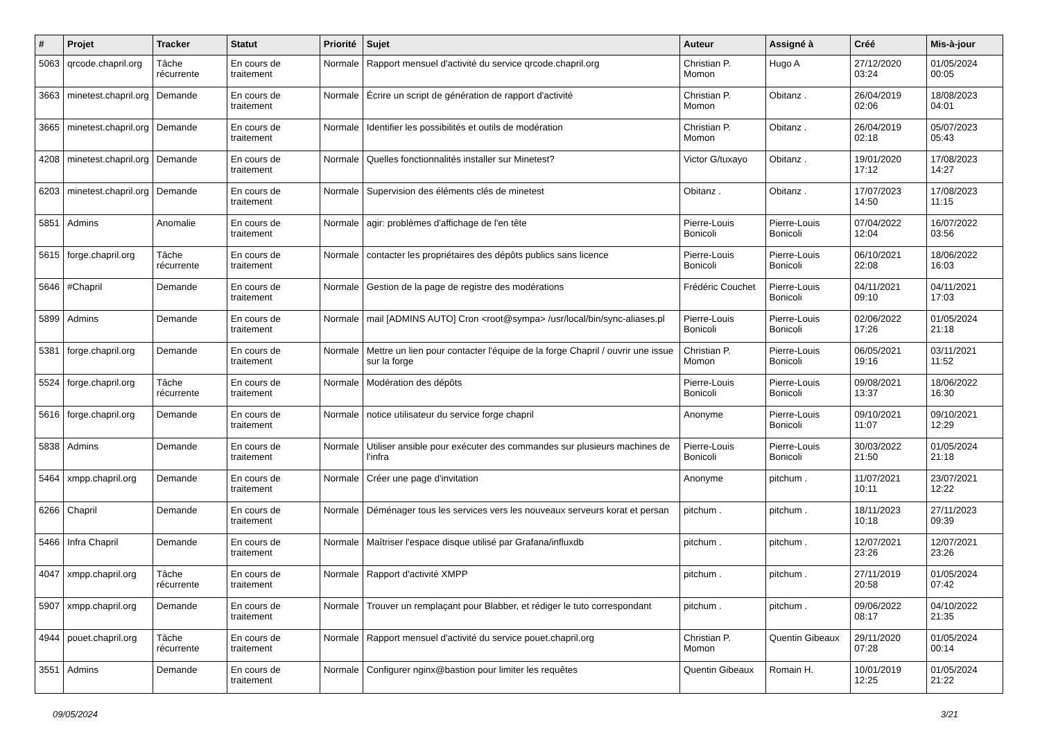| # | Projet | Tracker | Statut | Priorité | Sujet | Auteur | Assigné à | Créé | Mis-à-jour |
| --- | --- | --- | --- | --- | --- | --- | --- | --- | --- |
| 5063 | qrcode.chapril.org | Tâche récurrente | En cours de traitement | Normale | Rapport mensuel d'activité du service qrcode.chapril.org | Christian P. Momon | Hugo A | 27/12/2020 03:24 | 01/05/2024 00:05 |
| 3663 | minetest.chapril.org | Demande | En cours de traitement | Normale | Écrire un script de génération de rapport d'activité | Christian P. Momon | Obitanz . | 26/04/2019 02:06 | 18/08/2023 04:01 |
| 3665 | minetest.chapril.org | Demande | En cours de traitement | Normale | Identifier les possibilités et outils de modération | Christian P. Momon | Obitanz . | 26/04/2019 02:18 | 05/07/2023 05:43 |
| 4208 | minetest.chapril.org | Demande | En cours de traitement | Normale | Quelles fonctionnalités installer sur Minetest? | Victor G/tuxayo | Obitanz . | 19/01/2020 17:12 | 17/08/2023 14:27 |
| 6203 | minetest.chapril.org | Demande | En cours de traitement | Normale | Supervision des éléments clés de minetest | Obitanz . | Obitanz . | 17/07/2023 14:50 | 17/08/2023 11:15 |
| 5851 | Admins | Anomalie | En cours de traitement | Normale | agir: problèmes d'affichage de l'en tête | Pierre-Louis Bonicoli | Pierre-Louis Bonicoli | 07/04/2022 12:04 | 16/07/2022 03:56 |
| 5615 | forge.chapril.org | Tâche récurrente | En cours de traitement | Normale | contacter les propriétaires des dépôts publics sans licence | Pierre-Louis Bonicoli | Pierre-Louis Bonicoli | 06/10/2021 22:08 | 18/06/2022 16:03 |
| 5646 | #Chapril | Demande | En cours de traitement | Normale | Gestion de la page de registre des modérations | Frédéric Couchet | Pierre-Louis Bonicoli | 04/11/2021 09:10 | 04/11/2021 17:03 |
| 5899 | Admins | Demande | En cours de traitement | Normale | mail [ADMINS AUTO] Cron <root@sympa> /usr/local/bin/sync-aliases.pl | Pierre-Louis Bonicoli | Pierre-Louis Bonicoli | 02/06/2022 17:26 | 01/05/2024 21:18 |
| 5381 | forge.chapril.org | Demande | En cours de traitement | Normale | Mettre un lien pour contacter l'équipe de la forge Chapril / ouvrir une issue sur la forge | Christian P. Momon | Pierre-Louis Bonicoli | 06/05/2021 19:16 | 03/11/2021 11:52 |
| 5524 | forge.chapril.org | Tâche récurrente | En cours de traitement | Normale | Modération des dépôts | Pierre-Louis Bonicoli | Pierre-Louis Bonicoli | 09/08/2021 13:37 | 18/06/2022 16:30 |
| 5616 | forge.chapril.org | Demande | En cours de traitement | Normale | notice utilisateur du service forge chapril | Anonyme | Pierre-Louis Bonicoli | 09/10/2021 11:07 | 09/10/2021 12:29 |
| 5838 | Admins | Demande | En cours de traitement | Normale | Utiliser ansible pour exécuter des commandes sur plusieurs machines de l'infra | Pierre-Louis Bonicoli | Pierre-Louis Bonicoli | 30/03/2022 21:50 | 01/05/2024 21:18 |
| 5464 | xmpp.chapril.org | Demande | En cours de traitement | Normale | Créer une page d'invitation | Anonyme | pitchum . | 11/07/2021 10:11 | 23/07/2021 12:22 |
| 6266 | Chapril | Demande | En cours de traitement | Normale | Déménager tous les services vers les nouveaux serveurs korat et persan | pitchum . | pitchum . | 18/11/2023 10:18 | 27/11/2023 09:39 |
| 5466 | Infra Chapril | Demande | En cours de traitement | Normale | Maîtriser l'espace disque utilisé par Grafana/influxdb | pitchum . | pitchum . | 12/07/2021 23:26 | 12/07/2021 23:26 |
| 4047 | xmpp.chapril.org | Tâche récurrente | En cours de traitement | Normale | Rapport d'activité XMPP | pitchum . | pitchum . | 27/11/2019 20:58 | 01/05/2024 07:42 |
| 5907 | xmpp.chapril.org | Demande | En cours de traitement | Normale | Trouver un remplaçant pour Blabber, et rédiger le tuto correspondant | pitchum . | pitchum . | 09/06/2022 08:17 | 04/10/2022 21:35 |
| 4944 | pouet.chapril.org | Tâche récurrente | En cours de traitement | Normale | Rapport mensuel d'activité du service pouet.chapril.org | Christian P. Momon | Quentin Gibeaux | 29/11/2020 07:28 | 01/05/2024 00:14 |
| 3551 | Admins | Demande | En cours de traitement | Normale | Configurer nginx@bastion pour limiter les requêtes | Quentin Gibeaux | Romain H. | 10/01/2019 12:25 | 01/05/2024 21:22 |
09/05/2024 3/21